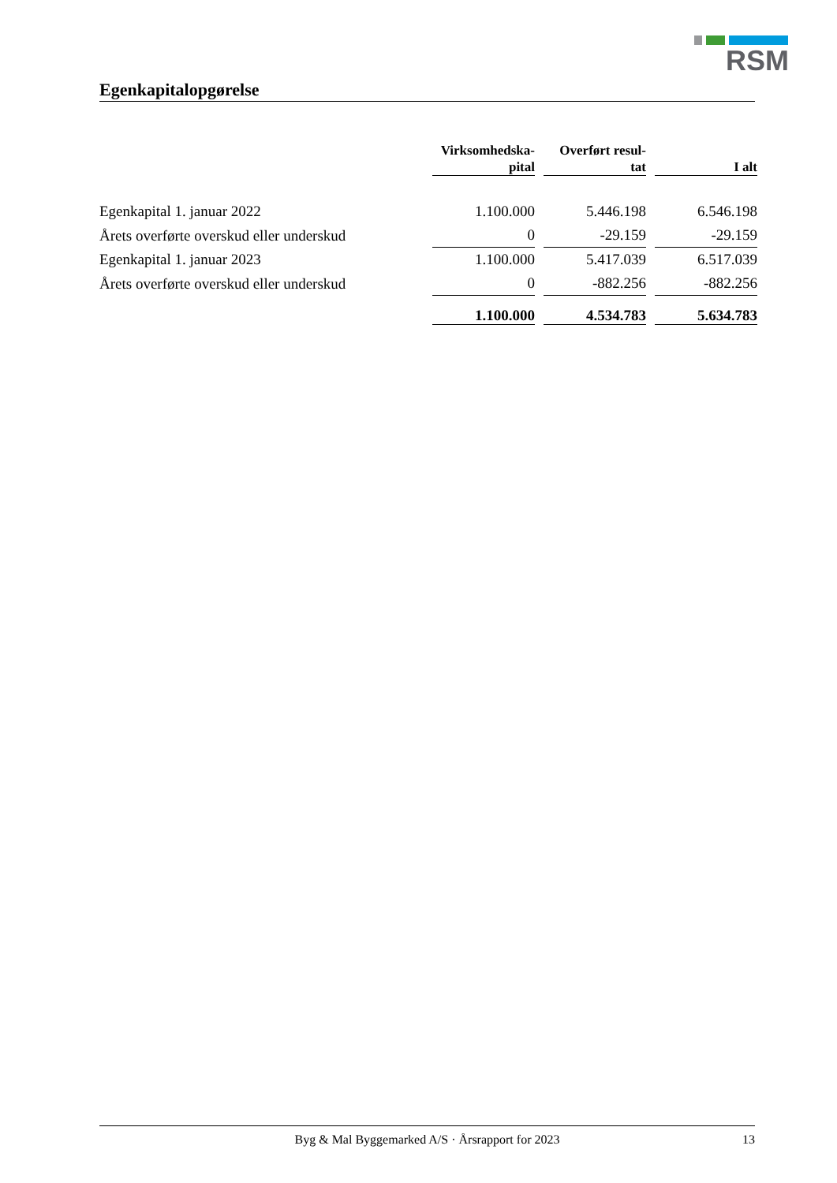RSM
Egenkapitalopgørelse
| | Virksomhedska- pital | | Overført resul- tat | | I alt |
| --- | --- | --- | --- | --- | --- |
| Egenkapital 1. januar 2022 | 1.100.000 | | 5.446.198 | | 6.546.198 |
| Årets overførte overskud eller underskud | 0 | | -29.159 | | -29.159 |
| Egenkapital 1. januar 2023 | 1.100.000 | | 5.417.039 | | 6.517.039 |
| Årets overførte overskud eller underskud | 0 | | -882.256 | | -882.256 |
| | 1.100.000 | | 4.534.783 | | 5.634.783 |
Byg & Mal Byggemarked A/S · Årsrapport for 2023 13